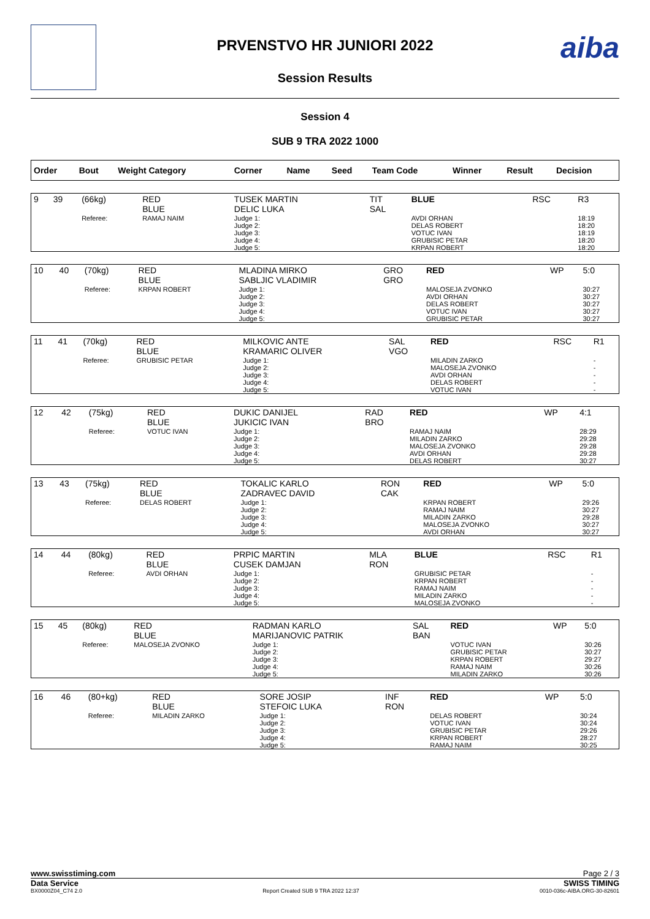aiba
PRVENSTVO HR JUNIORI 2022
Session Results
Session 4
SUB 9 TRA 2022 1000
| Order | Bout | Weight Category | Corner | Name | Seed | Team Code | Winner | Result | Decision |
| 9 | 39 | (66kg) | RED BLUE | TUSEK MARTIN DELIC LUKA | TIT SAL | BLUE | RSC | R3 |
| | | Referee: | RAMAJ NAIM | Judge 1: Judge 2: Judge 3: Judge 4: Judge 5: | | AVDI ORHAN DELAS ROBERT VOTUC IVAN GRUBISIC PETAR KRPAN ROBERT | | 18:19 18:20 18:19 18:20 18:20 |
| 10 | 40 | (70kg) | RED BLUE | MLADINA MIRKO SABLJIC VLADIMIR | GRO GRO | RED | WP | 5:0 |
| | | Referee: | KRPAN ROBERT | Judge 1: Judge 2: Judge 3: Judge 4: Judge 5: | | MALOSEJA ZVONKO AVDI ORHAN DELAS ROBERT VOTUC IVAN GRUBISIC PETAR | | 30:27 30:27 30:27 30:27 30:27 |
| 11 | 41 | (70kg) | RED BLUE | MILKOVIC ANTE KRAMARIC OLIVER | SAL VGO | RED | RSC | R1 |
| | | Referee: | GRUBISIC PETAR | Judge 1: Judge 2: Judge 3: Judge 4: Judge 5: | | MILADIN ZARKO MALOSEJA ZVONKO AVDI ORHAN DELAS ROBERT VOTUC IVAN | | - - - - - |
| 12 | 42 | (75kg) | RED BLUE | DUKIC DANIJEL JUKICIC IVAN | RAD BRO | RED | WP | 4:1 |
| | | Referee: | VOTUC IVAN | Judge 1: Judge 2: Judge 3: Judge 4: Judge 5: | | RAMAJ NAIM MILADIN ZARKO MALOSEJA ZVONKO AVDI ORHAN DELAS ROBERT | | 28:29 29:28 29:28 29:28 30:27 |
| 13 | 43 | (75kg) | RED BLUE | TOKALIC KARLO ZADRAVEC DAVID | RON CAK | RED | WP | 5:0 |
| | | Referee: | DELAS ROBERT | Judge 1: Judge 2: Judge 3: Judge 4: Judge 5: | | KRPAN ROBERT RAMAJ NAIM MILADIN ZARKO MALOSEJA ZVONKO AVDI ORHAN | | 29:26 30:27 29:28 30:27 30:27 |
| 14 | 44 | (80kg) | RED BLUE | PRPIC MARTIN CUSEK DAMJAN | MLA RON | BLUE | RSC | R1 |
| | | Referee: | AVDI ORHAN | Judge 1: Judge 2: Judge 3: Judge 4: Judge 5: | | GRUBISIC PETAR KRPAN ROBERT RAMAJ NAIM MILADIN ZARKO MALOSEJA ZVONKO | | - - - - - |
| 15 | 45 | (80kg) | RED BLUE | RADMAN KARLO MARIJANOVIC PATRIK | SAL BAN | RED | WP | 5:0 |
| | | Referee: | MALOSEJA ZVONKO | Judge 1: Judge 2: Judge 3: Judge 4: Judge 5: | | VOTUC IVAN GRUBISIC PETAR KRPAN ROBERT RAMAJ NAIM MILADIN ZARKO | | 30:26 30:27 29:27 30:26 30:26 |
| 16 | 46 | (80+kg) | RED BLUE | SORE JOSIP STEFOIC LUKA | INF RON | RED | WP | 5:0 |
| | | Referee: | MILADIN ZARKO | Judge 1: Judge 2: Judge 3: Judge 4: Judge 5: | | DELAS ROBERT VOTUC IVAN GRUBISIC PETAR KRPAN ROBERT RAMAJ NAIM | | 30:24 30:24 29:26 28:27 30:25 |
www.swisstiming.com Page 2 / 3
Data Service SWISS TIMING
BX0000Z04_C74 2.0 Report Created SUB 9 TRA 2022 12:37 0010-036c-AIBA.ORG-30-82601